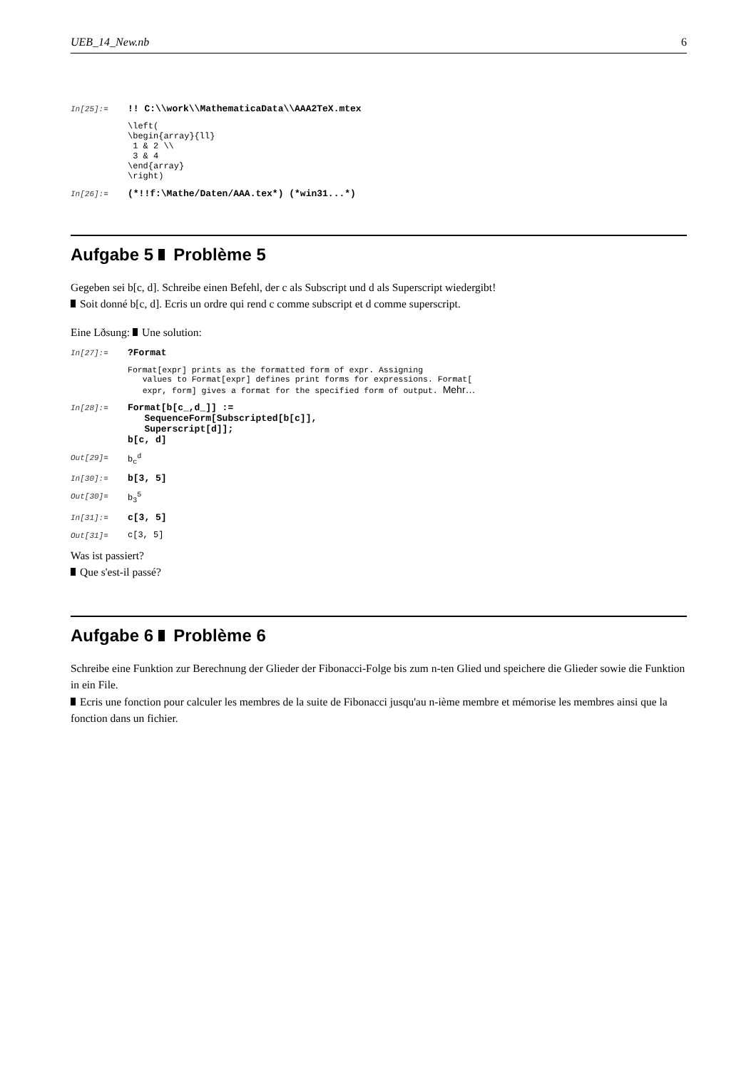UEB_14_New.nb 6
In[25]:=
!! C:\\work\\MathematicaData\\AAA2TeX.mtex
\left(
\begin{array}{ll}
 1 & 2 \\
 3 & 4
\end{array}
\right)
In[26]:=
(*!!f:\Mathe/Daten/AAA.tex*) (*win31...*)
Aufgabe 5 Problème 5
Gegeben sei b[c, d]. Schreibe einen Befehl, der c als Subscript und d als Superscript wiedergibt!
Soit donné b[c, d]. Ecris un ordre qui rend c comme subscript et d comme superscript.
Eine Lðsung: Une solution:
In[27]:=
?Format
Format[expr] prints as the formatted form of expr. Assigning
   values to Format[expr] defines print forms for expressions. Format[
   expr, form] gives a format for the specified form of output. Mehr…
In[28]:=
Format[b[c_,d_]] :=
   SequenceForm[Subscripted[b[c]],
   Superscript[d]];
b[c, d]
Out[29]= b<sub>c</sub><sup>d</sup>
In[30]:=
b[3, 5]
Out[30]= b<sub>3</sub><sup>5</sup>
In[31]:=
c[3, 5]
Out[31]= c[3, 5]
Was ist passiert?
Que s'est-il passé?
Aufgabe 6 Problème 6
Schreibe eine Funktion zur Berechnung der Glieder der Fibonacci-Folge bis zum n-ten Glied und speichere die Glieder sowie die Funktion in ein File.
Ecris une fonction pour calculer les membres de la suite de Fibonacci jusqu'au n-ième membre et mémorise les membres ainsi que la fonction dans un fichier.